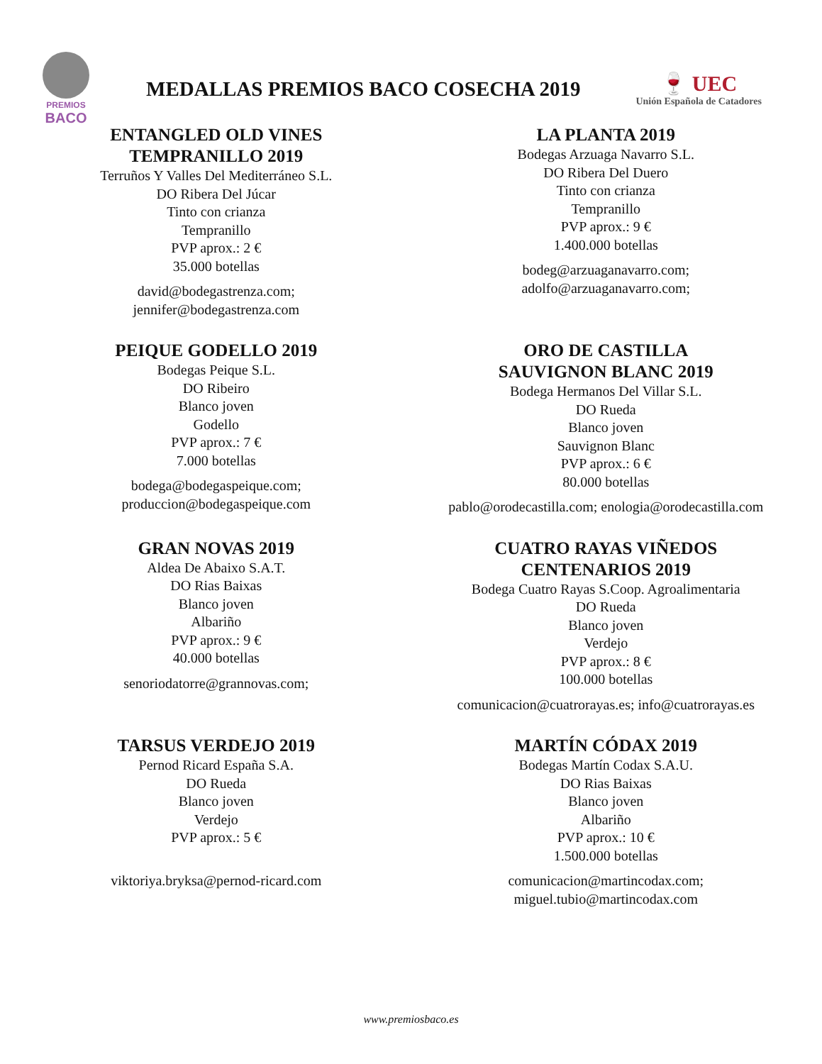PREMIOS
BACO
MEDALLAS PREMIOS BACO COSECHA 2019
🍷 UEC
Unión Española de Catadores
ENTANGLED OLD VINES
TEMPRANILLO 2019
Terruños Y Valles Del Mediterráneo S.L.
DO Ribera Del Júcar
Tinto con crianza
Tempranillo
PVP aprox.: 2 €
35.000 botellas
david@bodegastrenza.com;
jennifer@bodegastrenza.com
LA PLANTA 2019
Bodegas Arzuaga Navarro S.L.
DO Ribera Del Duero
Tinto con crianza
Tempranillo
PVP aprox.: 9 €
1.400.000 botellas
bodeg@arzuaganavarro.com;
adolfo@arzuaganavarro.com;
PEIQUE GODELLO 2019
Bodegas Peique S.L.
DO Ribeiro
Blanco joven
Godello
PVP aprox.: 7 €
7.000 botellas
bodega@bodegaspeique.com;
produccion@bodegaspeique.com
ORO DE CASTILLA
SAUVIGNON BLANC 2019
Bodega Hermanos Del Villar S.L.
DO Rueda
Blanco joven
Sauvignon Blanc
PVP aprox.: 6 €
80.000 botellas
pablo@orodecastilla.com; enologia@orodecastilla.com
GRAN NOVAS 2019
Aldea De Abaixo S.A.T.
DO Rias Baixas
Blanco joven
Albariño
PVP aprox.: 9 €
40.000 botellas
senoriodatorre@grannovas.com;
CUATRO RAYAS VIÑEDOS
CENTENARIOS 2019
Bodega Cuatro Rayas S.Coop. Agroalimentaria
DO Rueda
Blanco joven
Verdejo
PVP aprox.: 8 €
100.000 botellas
comunicacion@cuatrorayas.es; info@cuatrorayas.es
TARSUS VERDEJO 2019
Pernod Ricard España S.A.
DO Rueda
Blanco joven
Verdejo
PVP aprox.: 5 €
viktoriya.bryksa@pernod-ricard.com
MARTÍN CÓDAX 2019
Bodegas Martín Codax S.A.U.
DO Rias Baixas
Blanco joven
Albariño
PVP aprox.: 10 €
1.500.000 botellas
comunicacion@martincodax.com;
miguel.tubio@martincodax.com
www.premiosbaco.es